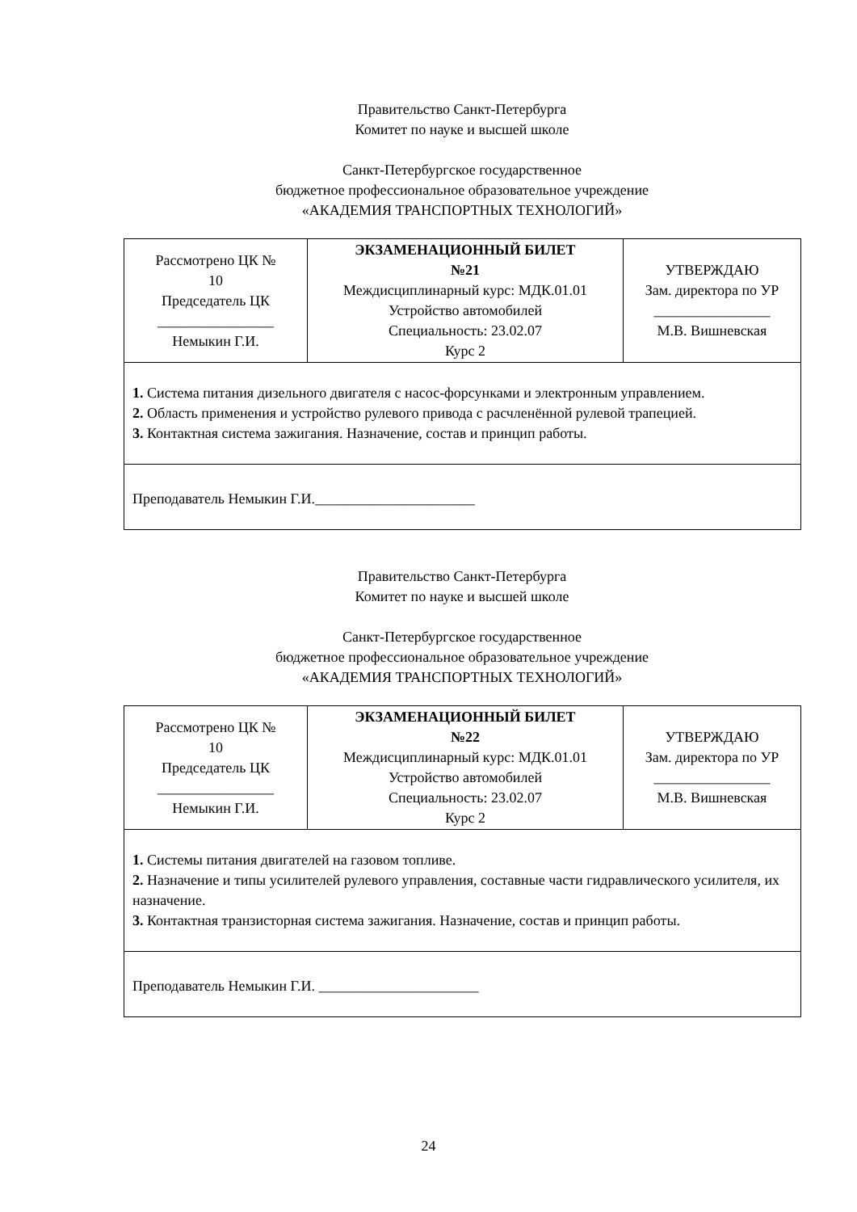Правительство Санкт-Петербурга
Комитет по науке и высшей школе
Санкт-Петербургское государственное
бюджетное профессиональное образовательное учреждение
«АКАДЕМИЯ ТРАНСПОРТНЫХ ТЕХНОЛОГИЙ»
| Рассмотрено ЦК № 10 Председатель ЦК ________________ Немыкин Г.И. | ЭКЗАМЕНАЦИОННЫЙ БИЛЕТ №21 Междисциплинарный курс: МДК.01.01 Устройство автомобилей Специальность: 23.02.07 Курс 2 | УТВЕРЖДАЮ Зам. директора по УР ________________ М.В. Вишневская |
| 1. Система питания дизельного двигателя с насос-форсунками и электронным управлением. 2. Область применения и устройство рулевого привода с расчленённой рулевой трапецией. 3. Контактная система зажигания. Назначение, состав и принцип работы. | | |
| Преподаватель Немыкин Г.И.______________________ | | |
Правительство Санкт-Петербурга
Комитет по науке и высшей школе
Санкт-Петербургское государственное
бюджетное профессиональное образовательное учреждение
«АКАДЕМИЯ ТРАНСПОРТНЫХ ТЕХНОЛОГИЙ»
| Рассмотрено ЦК № 10 Председатель ЦК ________________ Немыкин Г.И. | ЭКЗАМЕНАЦИОННЫЙ БИЛЕТ №22 Междисциплинарный курс: МДК.01.01 Устройство автомобилей Специальность: 23.02.07 Курс 2 | УТВЕРЖДАЮ Зам. директора по УР ________________ М.В. Вишневская |
| 1. Системы питания двигателей на газовом топливе. 2. Назначение и типы усилителей рулевого управления, составные части гидравлического усилителя, их назначение. 3. Контактная транзисторная система зажигания. Назначение, состав и принцип работы. | | |
| Преподаватель Немыкин Г.И. ______________________ | | |
24